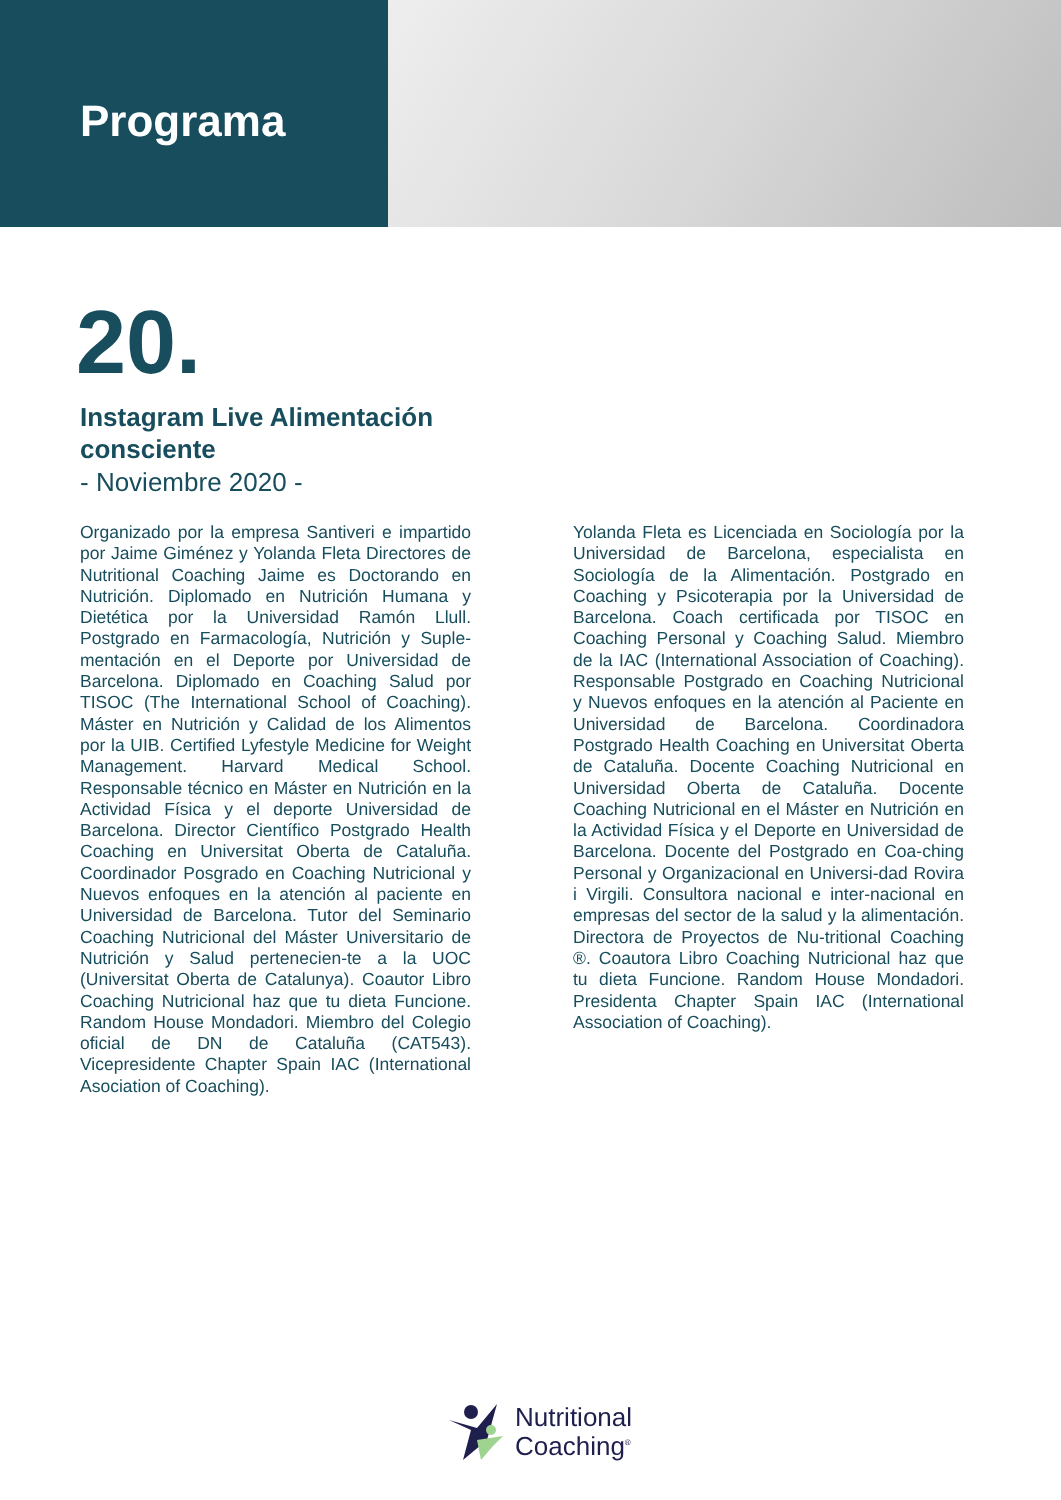Programa
20.
Instagram Live Alimentación consciente
- Noviembre 2020 -
Organizado por la empresa Santiveri e impartido por Jaime Giménez y Yolanda Fleta Directores de Nutritional Coaching Jaime es Doctorando en Nutrición. Diplomado en Nutrición Humana y Dietética por la Universidad Ramón Llull. Postgrado en Farmacología, Nutrición y Suple-mentación en el Deporte por Universidad de Barcelona. Diplomado en Coaching Salud por TISOC (The International School of Coaching). Máster en Nutrición y Calidad de los Alimentos por la UIB. Certified Lyfestyle Medicine for Weight Management. Harvard Medical School. Responsable técnico en Máster en Nutrición en la Actividad Física y el deporte Universidad de Barcelona. Director Científico Postgrado Health Coaching en Universitat Oberta de Cataluña. Coordinador Posgrado en Coaching Nutricional y Nuevos enfoques en la atención al paciente en Universidad de Barcelona. Tutor del Seminario Coaching Nutricional del Máster Universitario de Nutrición y Salud pertenecien-te a la UOC (Universitat Oberta de Catalunya). Coautor Libro Coaching Nutricional haz que tu dieta Funcione. Random House Mondadori. Miembro del Colegio oficial de DN de Cataluña (CAT543). Vicepresidente Chapter Spain IAC (International Asociation of Coaching).
Yolanda Fleta es Licenciada en Sociología por la Universidad de Barcelona, especialista en Sociología de la Alimentación. Postgrado en Coaching y Psicoterapia por la Universidad de Barcelona. Coach certificada por TISOC en Coaching Personal y Coaching Salud. Miembro de la IAC (International Association of Coaching). Responsable Postgrado en Coaching Nutricional y Nuevos enfoques en la atención al Paciente en Universidad de Barcelona. Coordinadora Postgrado Health Coaching en Universitat Oberta de Cataluña. Docente Coaching Nutricional en Universidad Oberta de Cataluña. Docente Coaching Nutricional en el Máster en Nutrición en la Actividad Física y el Deporte en Universidad de Barcelona. Docente del Postgrado en Coa-ching Personal y Organizacional en Universi-dad Rovira i Virgili. Consultora nacional e inter-nacional en empresas del sector de la salud y la alimentación. Directora de Proyectos de Nu-tritional Coaching ®. Coautora Libro Coaching Nutricional haz que tu dieta Funcione. Random House Mondadori. Presidenta Chapter Spain IAC (International Association of Coaching).
Nutritional
Coaching<sup>®</sup>